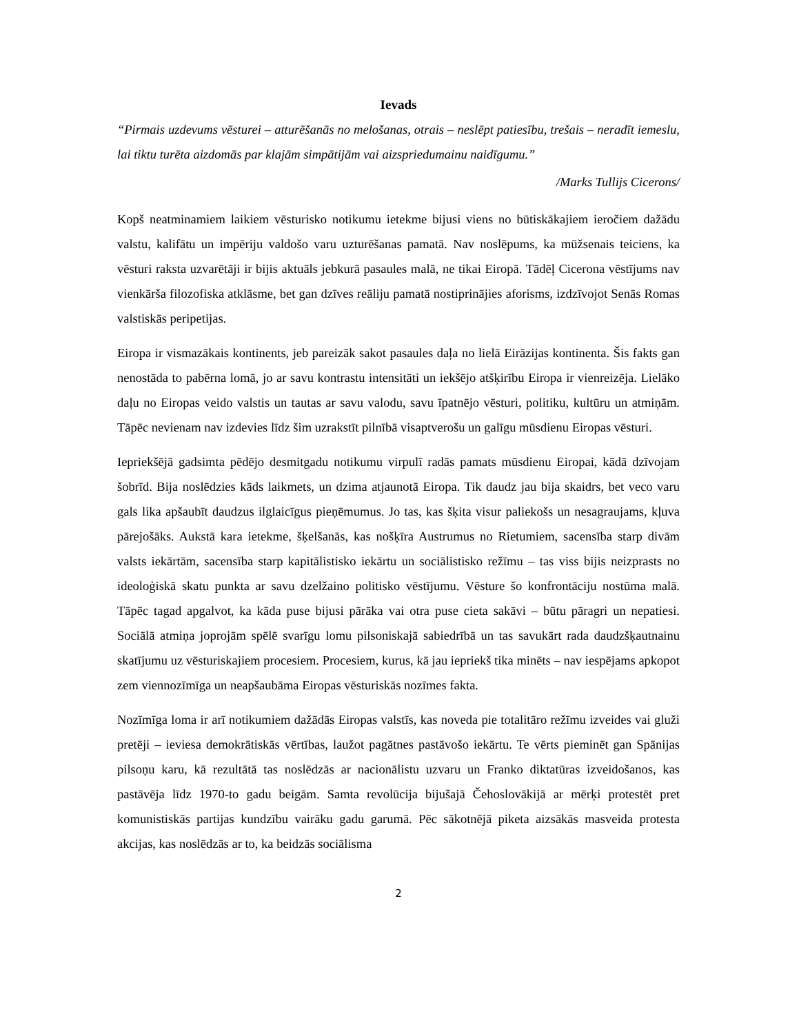Ievads
“Pirmais uzdevums vēsturei – atturēšanās no melošanas, otrais – neslēpt patiesību, trešais – neradīt iemeslu, lai tiktu turēta aizdomās par klajām simpātijām vai aizspriedumainu naidīgumu.”
/Marks Tullijs Cicerons/
Kopš neatminamiem laikiem vēsturisko notikumu ietekme bijusi viens no būtiskākajiem ieročiem dažādu valstu, kalifātu un impēriju valdošo varu uzturēšanas pamatā. Nav noslēpums, ka mūžsenais teiciens, ka vēsturi raksta uzvarētāji ir bijis aktuāls jebkurā pasaules malā, ne tikai Eiropā. Tādēļ Cicerona vēstījums nav vienkārša filozofiska atklāsme, bet gan dzīves reāliju pamatā nostiprinājies aforisms, izdzīvojot Senās Romas valstiskās peripetijas.
Eiropa ir vismazākais kontinents, jeb pareizāk sakot pasaules daļa no lielā Eirāzijas kontinenta. Šis fakts gan nenostāda to pabērna lomā, jo ar savu kontrastu intensitāti un iekšējo atšķirību Eiropa ir vienreizēja. Lielāko daļu no Eiropas veido valstis un tautas ar savu valodu, savu īpatnējo vēsturi, politiku, kultūru un atmiņām. Tāpēc nevienam nav izdevies līdz šim uzrakstīt pilnībā visaptverošu un galīgu mūsdienu Eiropas vēsturi.
Iepriekšējā gadsimta pēdējo desmitgadu notikumu virpulī radās pamats mūsdienu Eiropai, kādā dzīvojam šobrīd. Bija noslēdzies kāds laikmets, un dzima atjaunotā Eiropa. Tik daudz jau bija skaidrs, bet veco varu gals lika apšaubīt daudzus ilglaicīgus pieņēmumus. Jo tas, kas šķita visur paliekošs un nesagraujams, kļuva pārejošāks. Aukstā kara ietekme, šķelšanās, kas nošķīra Austrumus no Rietumiem, sacensība starp divām valsts iekārtām, sacensība starp kapitālistisko iekārtu un sociālistisko režīmu – tas viss bijis neizprasts no ideoloģiskā skatu punkta ar savu dzelžaino politisko vēstījumu. Vēsture šo konfrontāciju nostūma malā. Tāpēc tagad apgalvot, ka kāda puse bijusi pārāka vai otra puse cieta sakāvi – būtu pāragri un nepatiesi. Sociālā atmiņa joprojām spēlē svarīgu lomu pilsoniskajā sabiedrībā un tas savukārt rada daudzšķautnainu skatījumu uz vēsturiskajiem procesiem. Procesiem, kurus, kā jau iepriekš tika minēts – nav iespējams apkopot zem viennozīmīga un neapšaubāma Eiropas vēsturiskās nozīmes fakta.
Nozīmīga loma ir arī notikumiem dažādās Eiropas valstīs, kas noveda pie totalitāro režīmu izveides vai gluži pretēji – ieviesa demokrātiskās vērtības, laužot pagātnes pastāvošo iekārtu. Te vērts pieminēt gan Spānijas pilsoņu karu, kā rezultātā tas noslēdzās ar nacionālistu uzvaru un Franko diktatūras izveidošanos, kas pastāvēja līdz 1970-to gadu beigām. Samta revolūcija bijušajā Čehoslovākijā ar mērķi protestēt pret komunistiskās partijas kundzību vairāku gadu garumā. Pēc sākotnējā piketa aizsākās masveida protesta akcijas, kas noslēdzās ar to, ka beidzās sociālisma
2